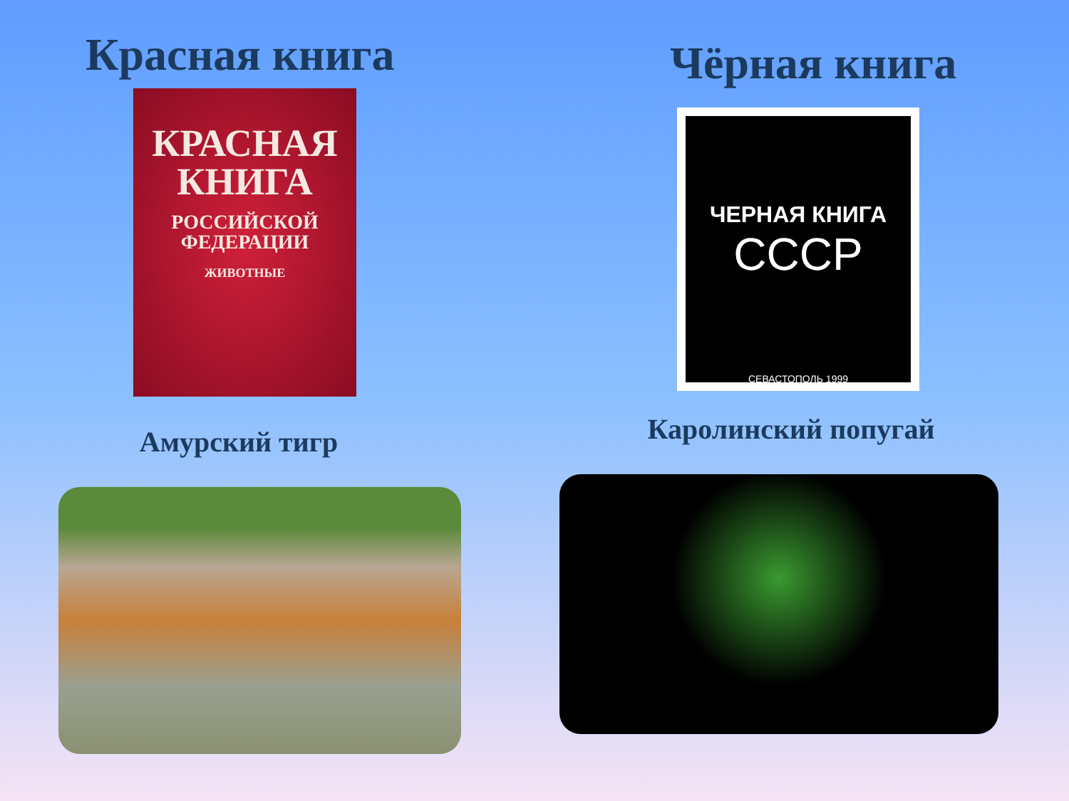Красная книга
КРАСНАЯ
КНИГА
РОССИЙСКОЙ
ФЕДЕРАЦИИ
ЖИВОТНЫЕ
Амурский тигр
Чёрная книга
ЧЕРНАЯ КНИГА
СССР
СЕВАСТОПОЛЬ 1999
Каролинский попугай